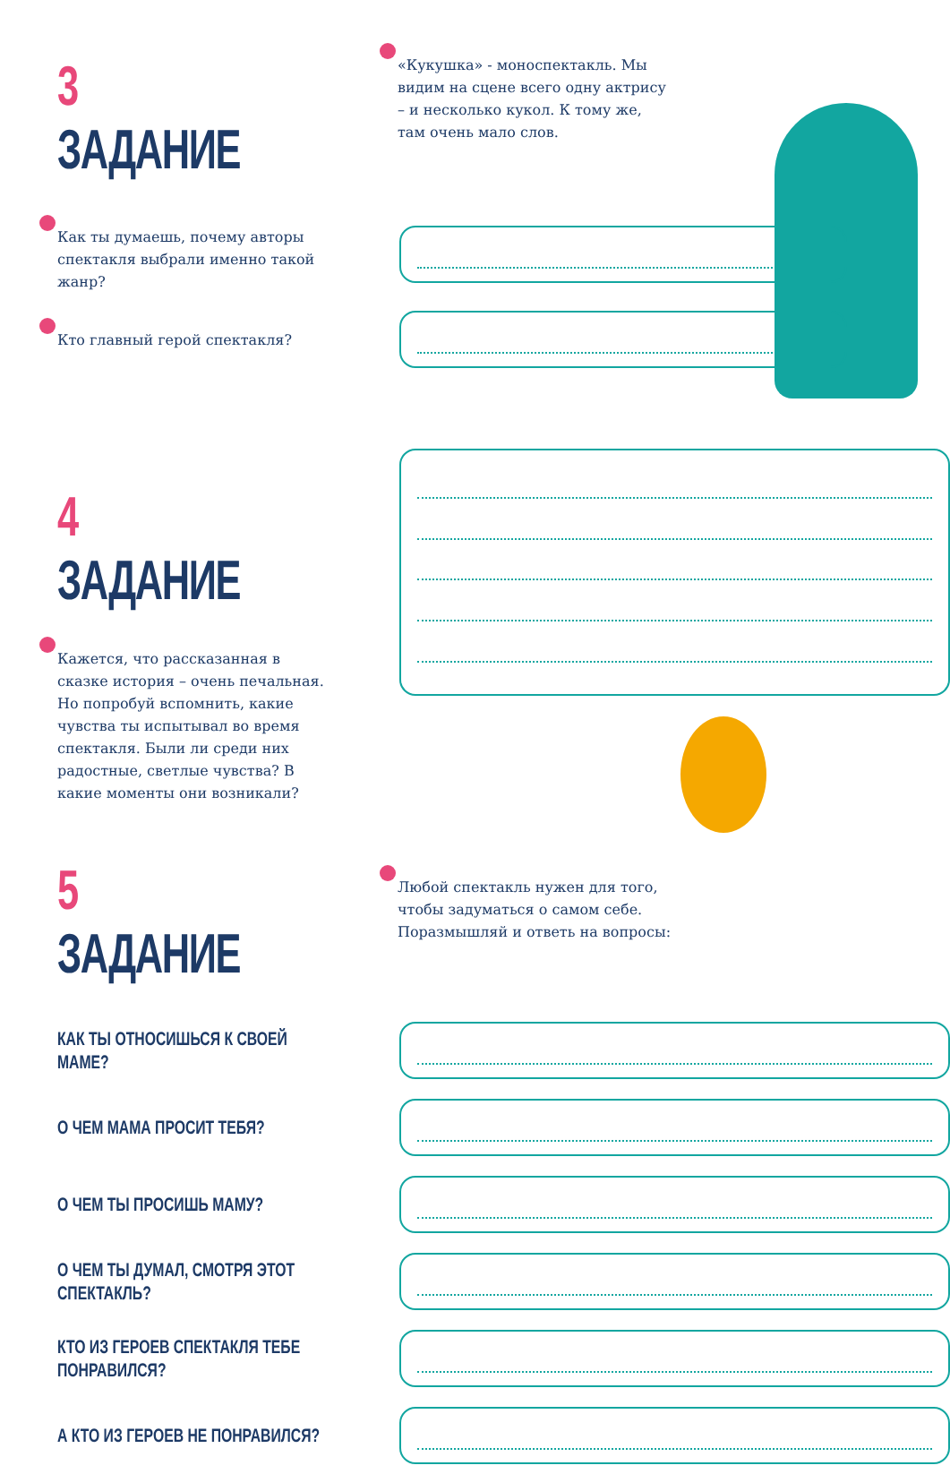3 ЗАДАНИЕ
«Кукушка» - моноспектакль. Мы видим на сцене всего одну актрису – и несколько кукол. К тому же, там очень мало слов.
Как ты думаешь, почему авторы спектакля выбрали именно такой жанр?
Кто главный герой спектакля?
4 ЗАДАНИЕ
Кажется, что рассказанная в сказке история – очень печальная. Но попробуй вспомнить, какие чувства ты испытывал во время спектакля. Были ли среди них радостные, светлые чувства? В какие моменты они возникали?
5 ЗАДАНИЕ
Любой спектакль нужен для того,
чтобы задуматься о самом себе.
Поразмышляй и ответь на вопросы:
КАК ТЫ ОТНОСИШЬСЯ К СВОЕЙ МАМЕ?
О ЧЕМ МАМА ПРОСИТ ТЕБЯ?
О ЧЕМ ТЫ ПРОСИШЬ МАМУ?
О ЧЕМ ТЫ ДУМАЛ, СМОТРЯ ЭТОТ СПЕКТАКЛЬ?
КТО ИЗ ГЕРОЕВ СПЕКТАКЛЯ ТЕБЕ ПОНРАВИЛСЯ?
А КТО ИЗ ГЕРОЕВ НЕ ПОНРАВИЛСЯ?